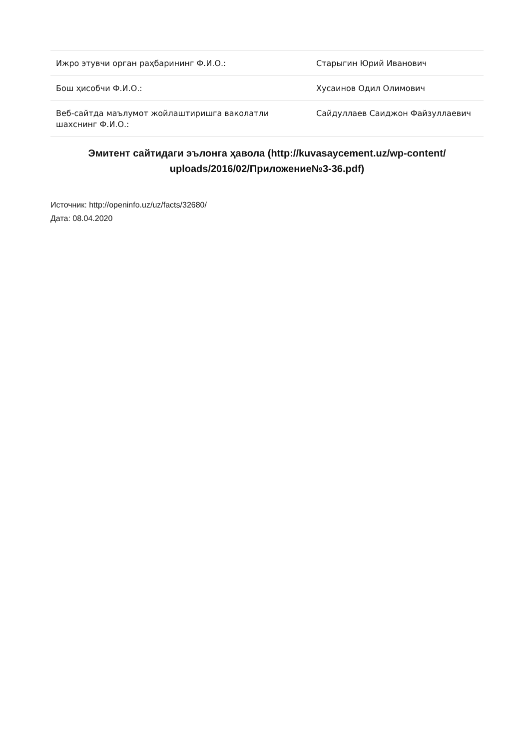| Ижро этувчи орган раҳбарининг Ф.И.О.: | Старыгин Юрий Иванович |
| Бош ҳисобчи Ф.И.О.: | Хусаинов Одил Олимович |
| Веб-сайтда маълумот жойлаштиришга ваколатли шахснинг Ф.И.О.: | Сайдуллаев Саиджон Файзуллаевич |
Эмитент сайтидаги эълонга ҳавола (http://kuvasaycement.uz/wp-content/ uploads/2016/02/Приложение№3-36.pdf)
Источник: http://openinfo.uz/uz/facts/32680/
Дата: 08.04.2020